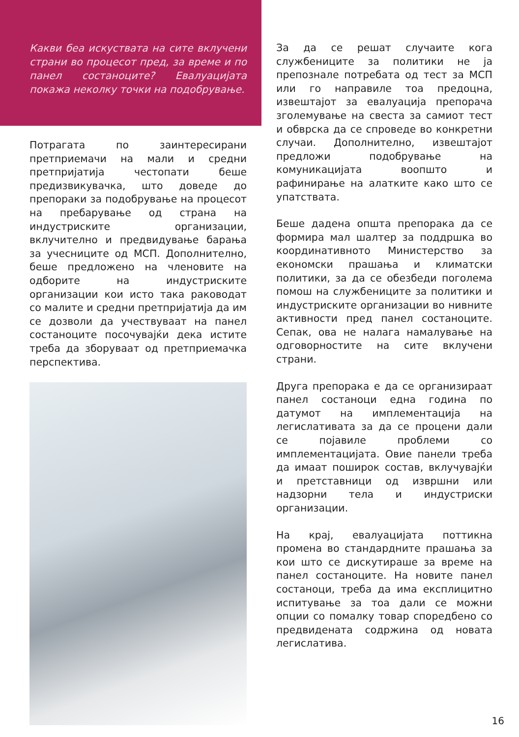Какви беа искуствата на сите вклучени страни во процесот пред, за време и по панел состаноците? Евалуацијата покажа неколку точки на подобрување.
Потрагата по заинтересирани претприемачи на мали и средни претпријатија честопати беше предизвикувачка, што доведе до препораки за подобрување на процесот на пребарување од страна на индустриските организации, вклучително и предвидување барања за учесниците од МСП. Дополнително, беше предложено на членовите на одборите на индустриските организации кои исто така раководат со малите и средни претпријатија да им се дозволи да учествуваат на панел состаноците посочувајќи дека истите треба да зборуваат од претприемачка перспектива.
За да се решат случаите кога службениците за политики не ја препознале потребата од тест за МСП или го направиле тоа предоцна, извештајот за евалуација препорача зголемување на свеста за самиот тест и обврска да се спроведе во конкретни случаи. Дополнително, извештајот предложи подобрување на комуникацијата воопшто и рафинирање на алатките како што се упатствата.
Беше дадена општа препорака да се формира мал шалтер за поддршка во координативното Министерство за економски прашања и климатски политики, за да се обезбеди поголема помош на службениците за политики и индустриските организации во нивните активности пред панел состаноците. Сепак, ова не налага намалување на одговорностите на сите вклучени страни.
Друга препорака е да се организираат панел состаноци една година по датумот на имплементација на легислативата за да се процени дали се појавиле проблеми со имплементацијата. Овие панели треба да имаат поширок состав, вклучувајќи и претставници од извршни или надзорни тела и индустриски организации.
На крај, евалуацијата поттикна промена во стандардните прашања за кои што се дискутираше за време на панел состаноците. На новите панел состаноци, треба да има експлицитно испитување за тоа дали се можни опции со помалку товар споредбено со предвидената содржина од новата легислатива.
16